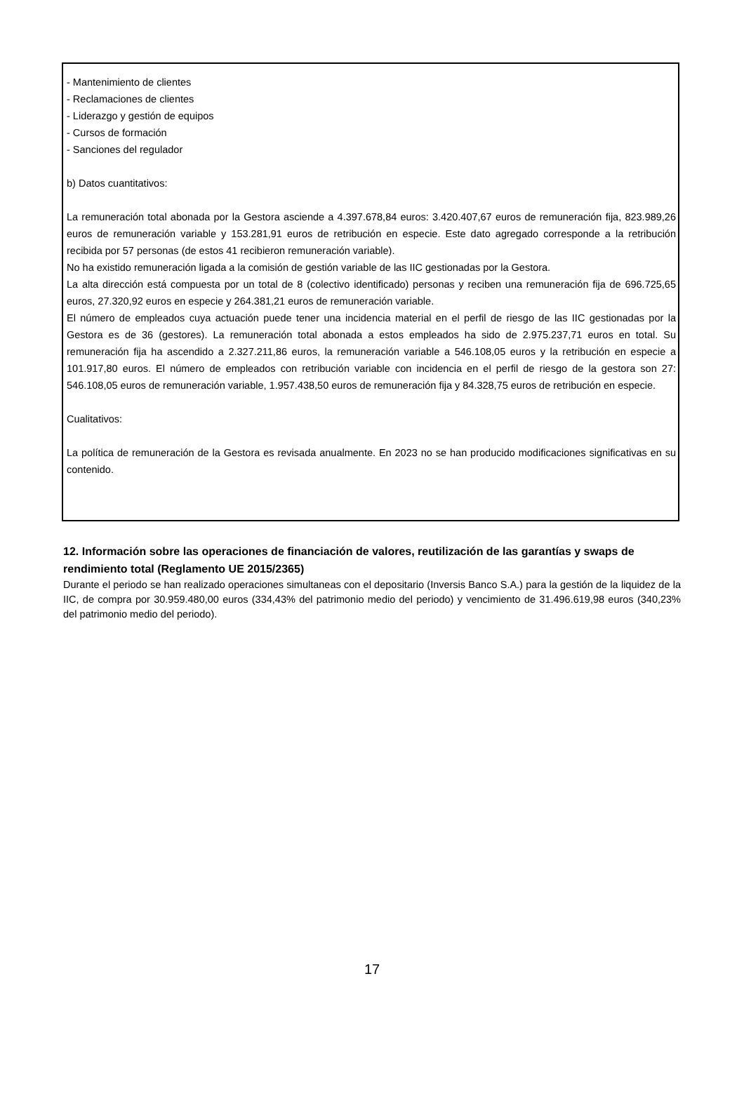- Mantenimiento de clientes
- Reclamaciones de clientes
- Liderazgo y gestión de equipos
- Cursos de formación
- Sanciones del regulador
b) Datos cuantitativos:
La remuneración total abonada por la Gestora asciende a 4.397.678,84 euros: 3.420.407,67 euros de remuneración fija, 823.989,26 euros de remuneración variable y 153.281,91 euros de retribución en especie. Este dato agregado corresponde a la retribución recibida por 57 personas (de estos 41 recibieron remuneración variable).
No ha existido remuneración ligada a la comisión de gestión variable de las IIC gestionadas por la Gestora.
La alta dirección está compuesta por un total de 8 (colectivo identificado) personas y reciben una remuneración fija de 696.725,65 euros, 27.320,92 euros en especie y 264.381,21 euros de remuneración variable.
El número de empleados cuya actuación puede tener una incidencia material en el perfil de riesgo de las IIC gestionadas por la Gestora es de 36 (gestores). La remuneración total abonada a estos empleados ha sido de 2.975.237,71 euros en total. Su remuneración fija ha ascendido a 2.327.211,86 euros, la remuneración variable a 546.108,05 euros y la retribución en especie a 101.917,80 euros. El número de empleados con retribución variable con incidencia en el perfil de riesgo de la gestora son 27: 546.108,05 euros de remuneración variable, 1.957.438,50 euros de remuneración fija y 84.328,75 euros de retribución en especie.
Cualitativos:
La política de remuneración de la Gestora es revisada anualmente. En 2023 no se han producido modificaciones significativas en su contenido.
12. Información sobre las operaciones de financiación de valores, reutilización de las garantías y swaps de rendimiento total (Reglamento UE 2015/2365)
Durante el periodo se han realizado operaciones simultaneas con el depositario (Inversis Banco S.A.) para la gestión de la liquidez de la IIC, de compra por 30.959.480,00 euros (334,43% del patrimonio medio del periodo) y vencimiento de 31.496.619,98 euros (340,23% del patrimonio medio del periodo).
17